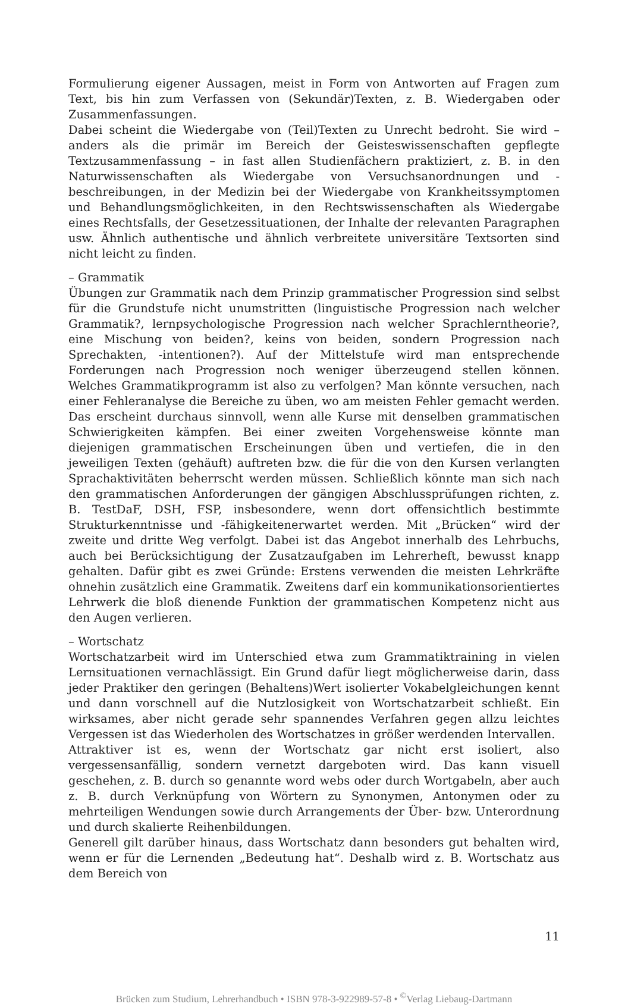Formulierung eigener Aussagen, meist in Form von Antworten auf Fragen zum Text, bis hin zum Verfassen von (Sekundär)Texten, z. B. Wiedergaben oder Zusammenfassungen.
Dabei scheint die Wiedergabe von (Teil)Texten zu Unrecht bedroht. Sie wird – anders als die primär im Bereich der Geisteswissenschaften gepflegte Textzusammenfassung – in fast allen Studienfächern praktiziert, z. B. in den Naturwissenschaften als Wiedergabe von Versuchsanordnungen und -beschreibungen, in der Medizin bei der Wiedergabe von Krankheitssymptomen und Behandlungsmöglichkeiten, in den Rechtswissenschaften als Wiedergabe eines Rechtsfalls, der Gesetzessituationen, der Inhalte der relevanten Paragraphen usw. Ähnlich authentische und ähnlich verbreitete universitäre Textsorten sind nicht leicht zu finden.
– Grammatik
Übungen zur Grammatik nach dem Prinzip grammatischer Progression sind selbst für die Grundstufe nicht unumstritten (linguistische Progression nach welcher Grammatik?, lernpsychologische Progression nach welcher Sprachlerntheorie?, eine Mischung von beiden?, keins von beiden, sondern Progression nach Sprechakten, -intentionen?). Auf der Mittelstufe wird man entsprechende Forderungen nach Progression noch weniger überzeugend stellen können. Welches Grammatikprogramm ist also zu verfolgen? Man könnte versuchen, nach einer Fehleranalyse die Bereiche zu üben, wo am meisten Fehler gemacht werden. Das erscheint durchaus sinnvoll, wenn alle Kurse mit denselben grammatischen Schwierigkeiten kämpfen. Bei einer zweiten Vorgehensweise könnte man diejenigen grammatischen Erscheinungen üben und vertiefen, die in den jeweiligen Texten (gehäuft) auftreten bzw. die für die von den Kursen verlangten Sprachaktivitäten beherrscht werden müssen. Schließlich könnte man sich nach den grammatischen Anforderungen der gängigen Abschlussprüfungen richten, z. B. TestDaF, DSH, FSP, insbesondere, wenn dort offensichtlich bestimmte Strukturkenntnisse und -fähigkeitenerwartet werden. Mit „Brücken“ wird der zweite und dritte Weg verfolgt. Dabei ist das Angebot innerhalb des Lehrbuchs, auch bei Berücksichtigung der Zusatzaufgaben im Lehrerheft, bewusst knapp gehalten. Dafür gibt es zwei Gründe: Erstens verwenden die meisten Lehrkräfte ohnehin zusätzlich eine Grammatik. Zweitens darf ein kommunikationsorientiertes Lehrwerk die bloß dienende Funktion der grammatischen Kompetenz nicht aus den Augen verlieren.
– Wortschatz
Wortschatzarbeit wird im Unterschied etwa zum Grammatiktraining in vielen Lernsituationen vernachlässigt. Ein Grund dafür liegt möglicherweise darin, dass jeder Praktiker den geringen (Behaltens)Wert isolierter Vokabelgleichungen kennt und dann vorschnell auf die Nutzlosigkeit von Wortschatzarbeit schließt. Ein wirksames, aber nicht gerade sehr spannendes Verfahren gegen allzu leichtes Vergessen ist das Wiederholen des Wortschatzes in größer werdenden Intervallen.
Attraktiver ist es, wenn der Wortschatz gar nicht erst isoliert, also vergessensanfällig, sondern vernetzt dargeboten wird. Das kann visuell geschehen, z. B. durch so genannte word webs oder durch Wortgabeln, aber auch z. B. durch Verknüpfung von Wörtern zu Synonymen, Antonymen oder zu mehrteiligen Wendungen sowie durch Arrangements der Über- bzw. Unterordnung und durch skalierte Reihenbildungen.
Generell gilt darüber hinaus, dass Wortschatz dann besonders gut behalten wird, wenn er für die Lernenden „Bedeutung hat“. Deshalb wird z. B. Wortschatz aus dem Bereich von
11
Brücken zum Studium, Lehrerhandbuch • ISBN 978-3-922989-57-8 • <sup>©</sup>Verlag Liebaug-Dartmann